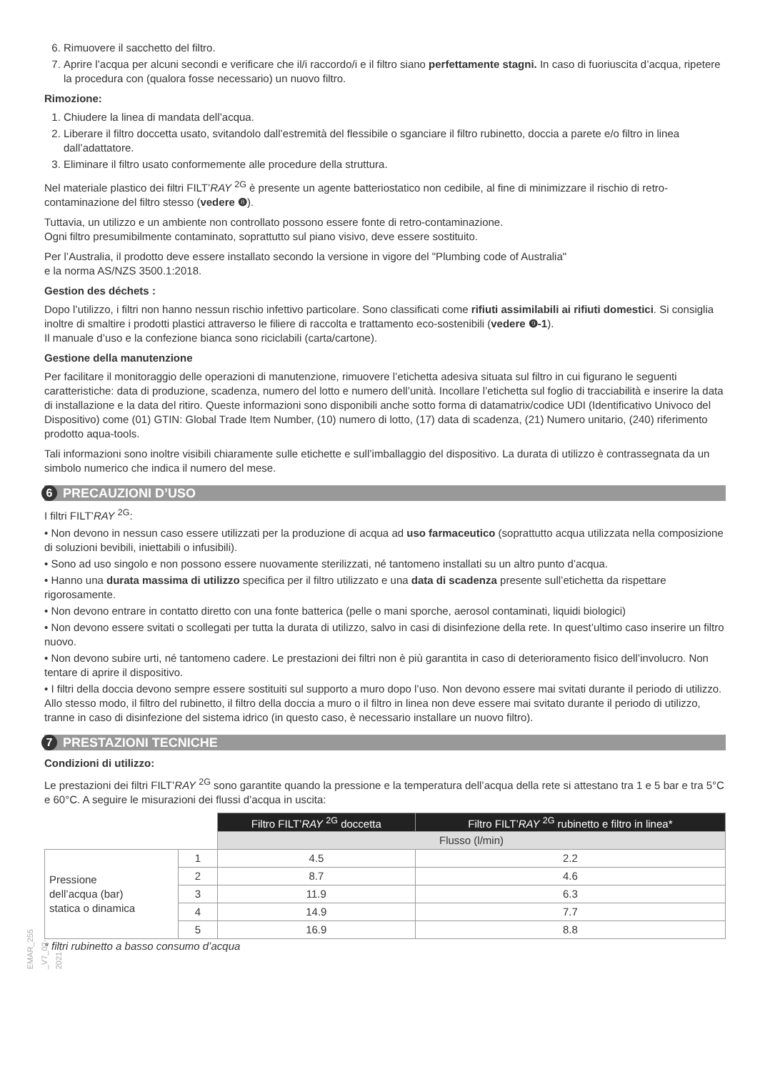6. Rimuovere il sacchetto del filtro.
7. Aprire l’acqua per alcuni secondi e verificare che il/i raccordo/i e il filtro siano perfettamente stagni. In caso di fuoriuscita d’acqua, ripetere la procedura con (qualora fosse necessario) un nuovo filtro.
Rimozione:
1. Chiudere la linea di mandata dell’acqua.
2. Liberare il filtro doccetta usato, svitandolo dall’estremità del flessibile o sganciare il filtro rubinetto, doccia a parete e/o filtro in linea dall’adattatore.
3. Eliminare il filtro usato conformemente alle procedure della struttura.
Nel materiale plastico dei filtri FILT’RAY <sup>2G</sup> è presente un agente batteriostatico non cedibile, al fine di minimizzare il rischio di retro-contaminazione del filtro stesso (vedere ❽).
Tuttavia, un utilizzo e un ambiente non controllato possono essere fonte di retro-contaminazione.
Ogni filtro presumibilmente contaminato, soprattutto sul piano visivo, deve essere sostituito.
Per l’Australia, il prodotto deve essere installato secondo la versione in vigore del "Plumbing code of Australia"
e la norma AS/NZS 3500.1:2018.
Gestion des déchets :
Dopo l’utilizzo, i filtri non hanno nessun rischio infettivo particolare. Sono classificati come rifiuti assimilabili ai rifiuti domestici. Si consiglia inoltre di smaltire i prodotti plastici attraverso le filiere di raccolta e trattamento eco-sostenibili (vedere ❾-1).
Il manuale d’uso e la confezione bianca sono riciclabili (carta/cartone).
Gestione della manutenzione
Per facilitare il monitoraggio delle operazioni di manutenzione, rimuovere l’etichetta adesiva situata sul filtro in cui figurano le seguenti caratteristiche: data di produzione, scadenza, numero del lotto e numero dell’unità. Incollare l’etichetta sul foglio di tracciabilità e inserire la data di installazione e la data del ritiro. Queste informazioni sono disponibili anche sotto forma di datamatrix/codice UDI (Identificativo Univoco del Dispositivo) come (01) GTIN: Global Trade Item Number, (10) numero di lotto, (17) data di scadenza, (21) Numero unitario, (240) riferimento prodotto aqua-tools.
Tali informazioni sono inoltre visibili chiaramente sulle etichette e sull’imballaggio del dispositivo. La durata di utilizzo è contrassegnata da un simbolo numerico che indica il numero del mese.
6 PRECAUZIONI D’USO
I filtri FILT’RAY <sup>2G</sup>:
• Non devono in nessun caso essere utilizzati per la produzione di acqua ad uso farmaceutico (soprattutto acqua utilizzata nella composizione di soluzioni bevibili, iniettabili o infusibili).
• Sono ad uso singolo e non possono essere nuovamente sterilizzati, né tantomeno installati su un altro punto d’acqua.
• Hanno una durata massima di utilizzo specifica per il filtro utilizzato e una data di scadenza presente sull’etichetta da rispettare rigorosamente.
• Non devono entrare in contatto diretto con una fonte batterica (pelle o mani sporche, aerosol contaminati, liquidi biologici)
• Non devono essere svitati o scollegati per tutta la durata di utilizzo, salvo in casi di disinfezione della rete. In quest’ultimo caso inserire un filtro nuovo.
• Non devono subire urti, né tantomeno cadere. Le prestazioni dei filtri non è più garantita in caso di deterioramento fisico dell’involucro. Non tentare di aprire il dispositivo.
• I filtri della doccia devono sempre essere sostituiti sul supporto a muro dopo l’uso. Non devono essere mai svitati durante il periodo di utilizzo. Allo stesso modo, il filtro del rubinetto, il filtro della doccia a muro o il filtro in linea non deve essere mai svitato durante il periodo di utilizzo, tranne in caso di disinfezione del sistema idrico (in questo caso, è necessario installare un nuovo filtro).
7 PRESTAZIONI TECNICHE
Condizioni di utilizzo:
Le prestazioni dei filtri FILT’RAY <sup>2G</sup> sono garantite quando la pressione e la temperatura dell’acqua della rete si attestano tra 1 e 5 bar e tra 5°C e 60°C. A seguire le misurazioni dei flussi d’acqua in uscita:
| | | Filtro FILT’ RAY <sup>2G</sup> doccetta | Filtro FILT’ RAY <sup>2G</sup> rubinetto e filtro in linea* |
| | | Flusso (l/min) | |
| Pressione dell’acqua (bar) statica o dinamica | 1 | 4.5 | 2.2 |
| | 2 | 8.7 | 4.6 |
| | 3 | 11.9 | 6.3 |
| | 4 | 14.9 | 7.7 |
| | 5 | 16.9 | 8.8 |
* filtri rubinetto a basso consumo d’acqua
EMAR_255 _V7_02-2021